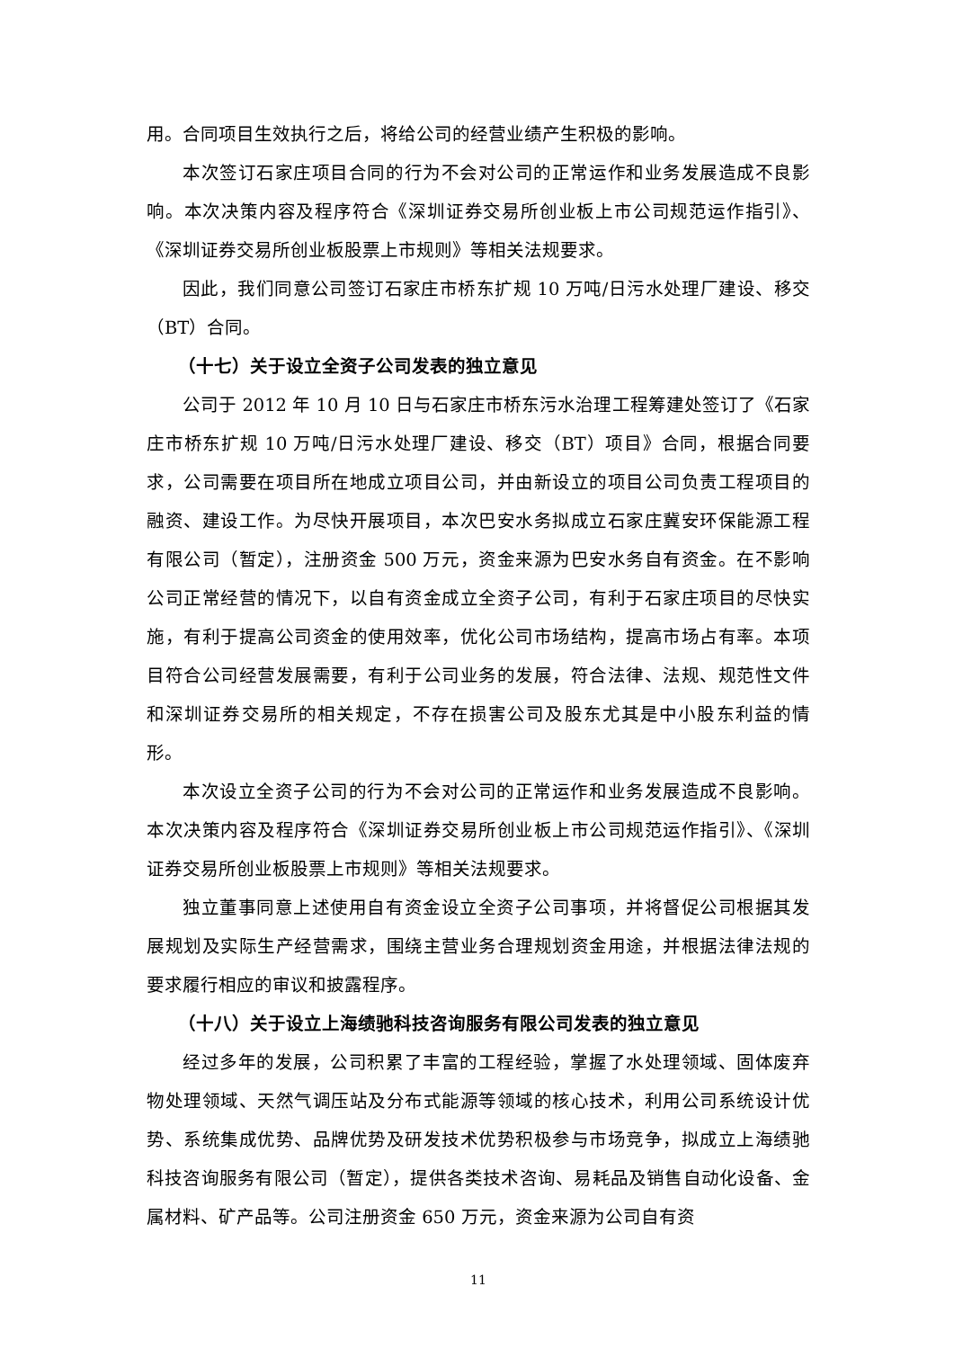用。合同项目生效执行之后，将给公司的经营业绩产生积极的影响。
本次签订石家庄项目合同的行为不会对公司的正常运作和业务发展造成不良影响。本次决策内容及程序符合《深圳证券交易所创业板上市公司规范运作指引》、《深圳证券交易所创业板股票上市规则》等相关法规要求。
因此，我们同意公司签订石家庄市桥东扩规 10 万吨/日污水处理厂建设、移交（BT）合同。
（十七）关于设立全资子公司发表的独立意见
公司于 2012 年 10 月 10 日与石家庄市桥东污水治理工程筹建处签订了《石家庄市桥东扩规 10 万吨/日污水处理厂建设、移交（BT）项目》合同，根据合同要求，公司需要在项目所在地成立项目公司，并由新设立的项目公司负责工程项目的融资、建设工作。为尽快开展项目，本次巴安水务拟成立石家庄冀安环保能源工程有限公司（暂定），注册资金 500 万元，资金来源为巴安水务自有资金。在不影响公司正常经营的情况下，以自有资金成立全资子公司，有利于石家庄项目的尽快实施，有利于提高公司资金的使用效率，优化公司市场结构，提高市场占有率。本项目符合公司经营发展需要，有利于公司业务的发展，符合法律、法规、规范性文件和深圳证券交易所的相关规定，不存在损害公司及股东尤其是中小股东利益的情形。
本次设立全资子公司的行为不会对公司的正常运作和业务发展造成不良影响。本次决策内容及程序符合《深圳证券交易所创业板上市公司规范运作指引》、《深圳证券交易所创业板股票上市规则》等相关法规要求。
独立董事同意上述使用自有资金设立全资子公司事项，并将督促公司根据其发展规划及实际生产经营需求，围绕主营业务合理规划资金用途，并根据法律法规的要求履行相应的审议和披露程序。
（十八）关于设立上海绩驰科技咨询服务有限公司发表的独立意见
经过多年的发展，公司积累了丰富的工程经验，掌握了水处理领域、固体废弃物处理领域、天然气调压站及分布式能源等领域的核心技术，利用公司系统设计优势、系统集成优势、品牌优势及研发技术优势积极参与市场竞争，拟成立上海绩驰科技咨询服务有限公司（暂定），提供各类技术咨询、易耗品及销售自动化设备、金属材料、矿产品等。公司注册资金 650 万元，资金来源为公司自有资
11